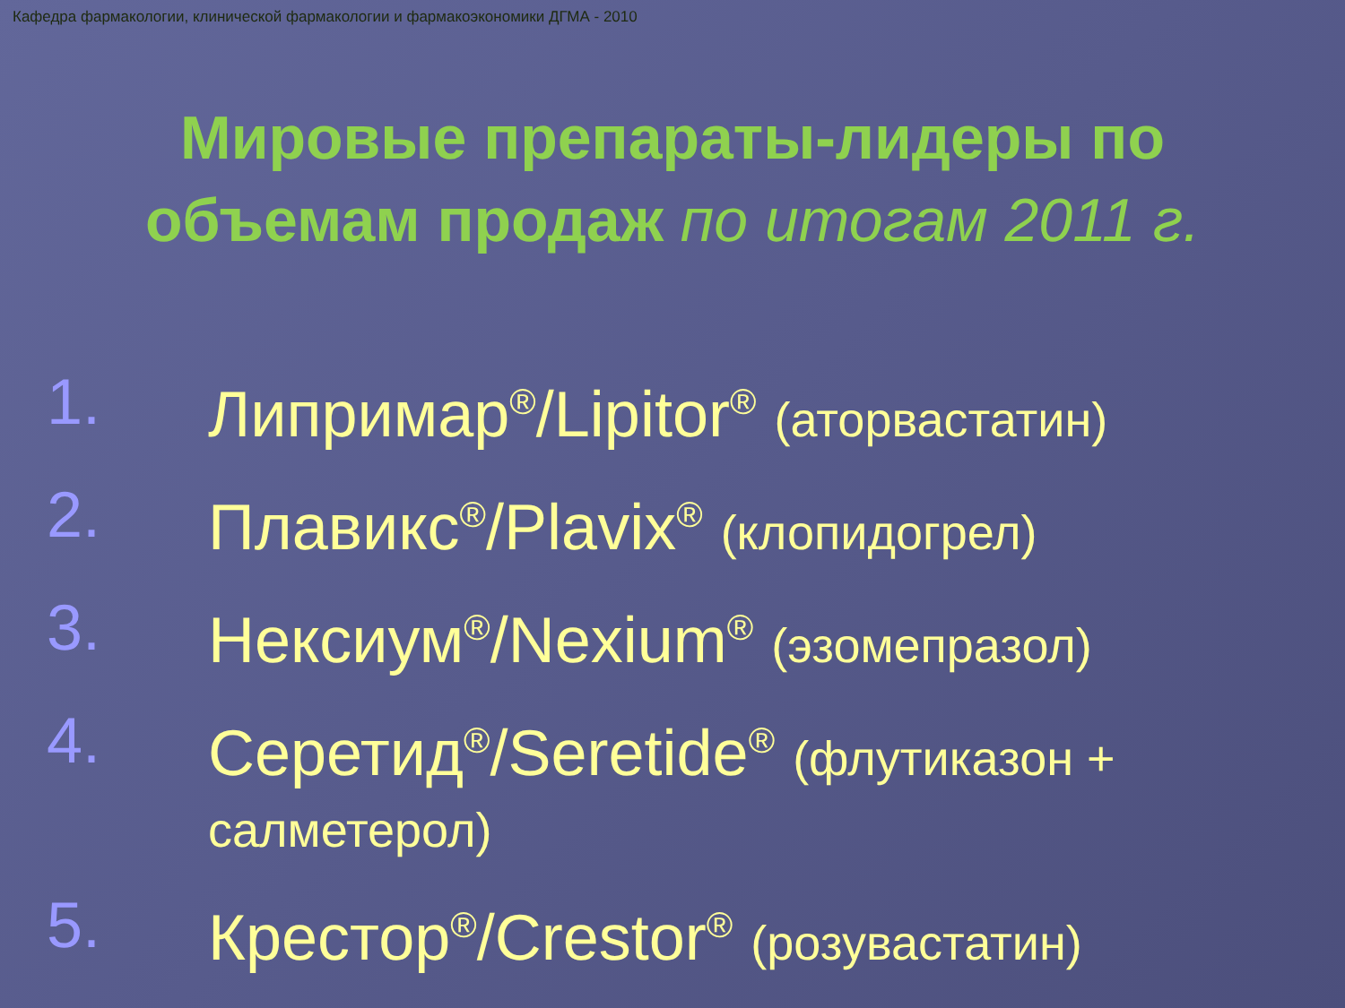Кафедра фармакологии, клинической фармакологии и фармакоэкономики ДГМА - 2010
Мировые препараты-лидеры по
объемам продаж по итогам 2011 г.
1. Липримар<sup>®</sup>/Lipitor<sup>®</sup> (аторвастатин)
2. Плавикс<sup>®</sup>/Plavix<sup>®</sup> (клопидогрел)
3. Нексиум<sup>®</sup>/Nexium<sup>®</sup> (эзомепразол)
4. Серетид<sup>®</sup>/Seretide<sup>®</sup> (флутиказон + салметерол)
5. Крестор<sup>®</sup>/Crestor<sup>®</sup> (розувастатин)